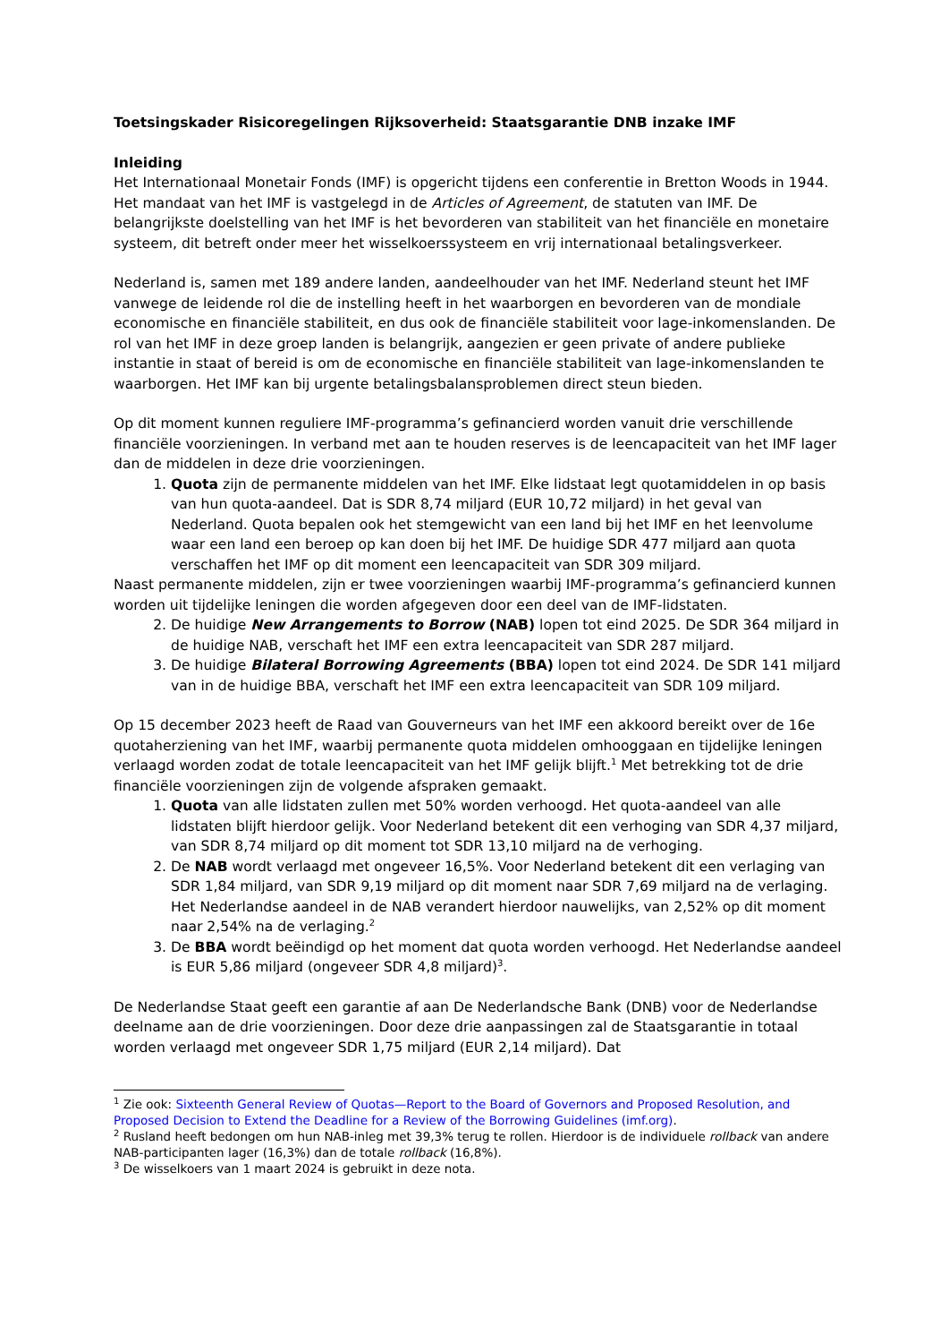Toetsingskader Risicoregelingen Rijksoverheid: Staatsgarantie DNB inzake IMF
Inleiding
Het Internationaal Monetair Fonds (IMF) is opgericht tijdens een conferentie in Bretton Woods in 1944. Het mandaat van het IMF is vastgelegd in de Articles of Agreement, de statuten van IMF. De belangrijkste doelstelling van het IMF is het bevorderen van stabiliteit van het financiële en monetaire systeem, dit betreft onder meer het wisselkoerssysteem en vrij internationaal betalingsverkeer.
Nederland is, samen met 189 andere landen, aandeelhouder van het IMF. Nederland steunt het IMF vanwege de leidende rol die de instelling heeft in het waarborgen en bevorderen van de mondiale economische en financiële stabiliteit, en dus ook de financiële stabiliteit voor lage-inkomenslanden. De rol van het IMF in deze groep landen is belangrijk, aangezien er geen private of andere publieke instantie in staat of bereid is om de economische en financiële stabiliteit van lage-inkomenslanden te waarborgen. Het IMF kan bij urgente betalingsbalansproblemen direct steun bieden.
Op dit moment kunnen reguliere IMF-programma’s gefinancierd worden vanuit drie verschillende financiële voorzieningen. In verband met aan te houden reserves is de leencapaciteit van het IMF lager dan de middelen in deze drie voorzieningen.
1. Quota zijn de permanente middelen van het IMF. Elke lidstaat legt quotamiddelen in op basis van hun quota-aandeel. Dat is SDR 8,74 miljard (EUR 10,72 miljard) in het geval van Nederland. Quota bepalen ook het stemgewicht van een land bij het IMF en het leenvolume waar een land een beroep op kan doen bij het IMF. De huidige SDR 477 miljard aan quota verschaffen het IMF op dit moment een leencapaciteit van SDR 309 miljard.
Naast permanente middelen, zijn er twee voorzieningen waarbij IMF-programma’s gefinancierd kunnen worden uit tijdelijke leningen die worden afgegeven door een deel van de IMF-lidstaten.
2. De huidige New Arrangements to Borrow (NAB) lopen tot eind 2025. De SDR 364 miljard in de huidige NAB, verschaft het IMF een extra leencapaciteit van SDR 287 miljard.
3. De huidige Bilateral Borrowing Agreements (BBA) lopen tot eind 2024. De SDR 141 miljard van in de huidige BBA, verschaft het IMF een extra leencapaciteit van SDR 109 miljard.
Op 15 december 2023 heeft de Raad van Gouverneurs van het IMF een akkoord bereikt over de 16e quotaherziening van het IMF, waarbij permanente quota middelen omhooggaan en tijdelijke leningen verlaagd worden zodat de totale leencapaciteit van het IMF gelijk blijft.<sup>1</sup> Met betrekking tot de drie financiële voorzieningen zijn de volgende afspraken gemaakt.
1. Quota van alle lidstaten zullen met 50% worden verhoogd. Het quota-aandeel van alle lidstaten blijft hierdoor gelijk. Voor Nederland betekent dit een verhoging van SDR 4,37 miljard, van SDR 8,74 miljard op dit moment tot SDR 13,10 miljard na de verhoging.
2. De NAB wordt verlaagd met ongeveer 16,5%. Voor Nederland betekent dit een verlaging van SDR 1,84 miljard, van SDR 9,19 miljard op dit moment naar SDR 7,69 miljard na de verlaging. Het Nederlandse aandeel in de NAB verandert hierdoor nauwelijks, van 2,52% op dit moment naar 2,54% na de verlaging.<sup>2</sup>
3. De BBA wordt beëindigd op het moment dat quota worden verhoogd. Het Nederlandse aandeel is EUR 5,86 miljard (ongeveer SDR 4,8 miljard)<sup>3</sup>.
De Nederlandse Staat geeft een garantie af aan De Nederlandsche Bank (DNB) voor de Nederlandse deelname aan de drie voorzieningen. Door deze drie aanpassingen zal de Staatsgarantie in totaal worden verlaagd met ongeveer SDR 1,75 miljard (EUR 2,14 miljard). Dat
<sup>1</sup> Zie ook: Sixteenth General Review of Quotas—Report to the Board of Governors and Proposed Resolution, and Proposed Decision to Extend the Deadline for a Review of the Borrowing Guidelines (imf.org).
<sup>2</sup> Rusland heeft bedongen om hun NAB-inleg met 39,3% terug te rollen. Hierdoor is de individuele rollback van andere NAB-participanten lager (16,3%) dan de totale rollback (16,8%).
<sup>3</sup> De wisselkoers van 1 maart 2024 is gebruikt in deze nota.